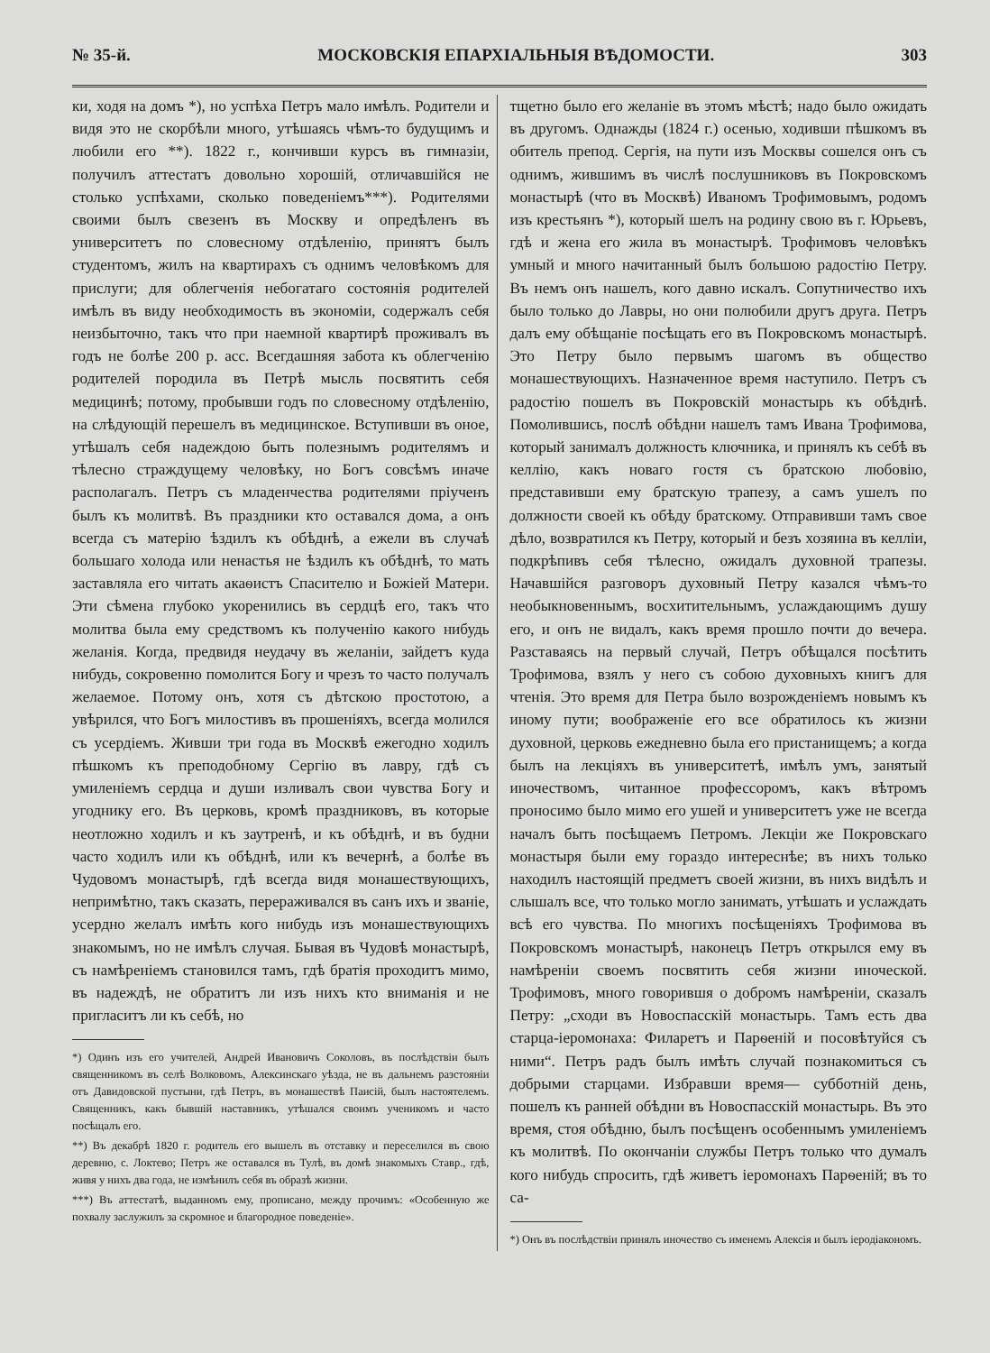№ 35-й. МОСКОВСКІЯ ЕПАРХІАЛЬНЫЯ ВѢДОМОСТИ. 303
ки, ходя на домъ *), но успѣха Петръ мало имѣлъ. Родители и видя это не скорбѣли много, утѣшаясь чѣмъ-то будущимъ и любили его **). 1822 г., кончивши курсъ въ гимназіи, получилъ аттестатъ довольно хорошій, отличавшійся не столько успѣхами, сколько поведеніемъ***). Родителями своими былъ свезенъ въ Москву и опредѣленъ въ университетъ по словесному отдѣленію, принятъ былъ студентомъ, жилъ на квартирахъ съ однимъ человѣкомъ для прислуги; для облегченія небогатаго состоянія родителей имѣлъ въ виду необходимость въ экономіи, содержалъ себя неизбыточно, такъ что при наемной квартирѣ проживалъ въ годъ не болѣе 200 р. асс. Всегдашняя забота къ облегченію родителей породила въ Петрѣ мысль посвятить себя медицинѣ; потому, пробывши годъ по словесному отдѣленію, на слѣдующій перешелъ въ медицинское. Вступивши въ оное, утѣшалъ себя надеждою быть полезнымъ родителямъ и тѣлесно страждущему человѣку, но Богъ совсѣмъ иначе располагалъ. Петръ съ младенчества родителями пріученъ былъ къ молитвѣ. Въ праздники кто оставался дома, а онъ всегда съ матерію ѣздилъ къ обѣднѣ, а ежели въ случаѣ большаго холода или ненастья не ѣздилъ къ обѣднѣ, то мать заставляла его читать акаѳистъ Спасителю и Божіей Матери. Эти сѣмена глубоко укоренились въ сердцѣ его, такъ что молитва была ему средствомъ къ полученію какого нибудь желанія. Когда, предвидя неудачу въ желаніи, зайдетъ куда нибудь, сокровенно помолится Богу и чрезъ то часто получалъ желаемое. Потому онъ, хотя съ дѣтскою простотою, а увѣрился, что Богъ милостивъ въ прошеніяхъ, всегда молился съ усердіемъ. Живши три года въ Москвѣ ежегодно ходилъ пѣшкомъ къ преподобному Сергію въ лавру, гдѣ съ умиленіемъ сердца и души изливалъ свои чувства Богу и угоднику его. Въ церковь, кромѣ праздниковъ, въ которые неотложно ходилъ и къ заутренѣ, и къ обѣднѣ, и въ будни часто ходилъ или къ обѣднѣ, или къ вечернѣ, а болѣе въ Чудовомъ монастырѣ, гдѣ всегда видя монашествующихъ, непримѣтно, такъ сказать, перераживался въ санъ ихъ и званіе, усердно желалъ имѣть кого нибудь изъ монашествующихъ знакомымъ, но не имѣлъ случая. Бывая въ Чудовѣ монастырѣ, съ намѣреніемъ становился тамъ, гдѣ братія проходитъ мимо, въ надеждѣ, не обратитъ ли изъ нихъ кто вниманія и не пригласитъ ли къ себѣ, но
*) Одинъ изъ его учителей, Андрей Ивановичъ Соколовъ, въ послѣдствіи былъ священникомъ въ селѣ Волковомъ, Алексинскаго уѣзда, не въ дальнемъ разстояніи отъ Давидовской пустыни, гдѣ Петръ, въ монашествѣ Паисій, былъ настоятелемъ. Священникъ, какъ бывшій наставникъ, утѣшался своимъ ученикомъ и часто посѣщалъ его.
**) Въ декабрѣ 1820 г. родитель его вышелъ въ отставку и переселился въ свою деревню, с. Локтево; Петръ же оставался въ Тулѣ, въ домѣ знакомыхъ Ставр., гдѣ, живя у нихъ два года, не измѣнилъ себя въ образѣ жизни.
***) Въ аттестатѣ, выданномъ ему, прописано, между прочимъ: «Особенную же похвалу заслужилъ за скромное и благородное поведеніе».
тщетно было его желаніе въ этомъ мѣстѣ; надо было ожидать въ другомъ. Однажды (1824 г.) осенью, ходивши пѣшкомъ въ обитель препод. Сергія, на пути изъ Москвы сошелся онъ съ однимъ, жившимъ въ числѣ послушниковъ въ Покровскомъ монастырѣ (что въ Москвѣ) Иваномъ Трофимовымъ, родомъ изъ крестьянъ *), который шелъ на родину свою въ г. Юрьевъ, гдѣ и жена его жила въ монастырѣ. Трофимовъ человѣкъ умный и много начитанный былъ большою радостію Петру. Въ немъ онъ нашелъ, кого давно искалъ. Сопутничество ихъ было только до Лавры, но они полюбили другъ друга. Петръ далъ ему обѣщаніе посѣщать его въ Покровскомъ монастырѣ. Это Петру было первымъ шагомъ въ общество монашествующихъ. Назначенное время наступило. Петръ съ радостію пошелъ въ Покровскій монастырь къ обѣднѣ. Помолившись, послѣ обѣдни нашелъ тамъ Ивана Трофимова, который занималъ должность ключника, и принялъ къ себѣ въ келлію, какъ новаго гостя съ братскою любовію, представивши ему братскую трапезу, а самъ ушелъ по должности своей къ обѣду братскому. Отправивши тамъ свое дѣло, возвратился къ Петру, который и безъ хозяина въ келліи, подкрѣпивъ себя тѣлесно, ожидалъ духовной трапезы. Начавшійся разговоръ духовный Петру казался чѣмъ-то необыкновеннымъ, восхитительнымъ, услаждающимъ душу его, и онъ не видалъ, какъ время прошло почти до вечера. Разставаясь на первый случай, Петръ обѣщался посѣтить Трофимова, взялъ у него съ собою духовныхъ книгъ для чтенія. Это время для Петра было возрожденіемъ новымъ къ иному пути; воображеніе его все обратилось къ жизни духовной, церковь ежедневно была его пристанищемъ; а когда былъ на лекціяхъ въ университетѣ, имѣлъ умъ, занятый иночествомъ, читанное профессоромъ, какъ вѣтромъ проносимо было мимо его ушей и университетъ уже не всегда началъ быть посѣщаемъ Петромъ. Лекціи же Покровскаго монастыря были ему гораздо интереснѣе; въ нихъ только находилъ настоящій предметъ своей жизни, въ нихъ видѣлъ и слышалъ все, что только могло занимать, утѣшать и услаждать всѣ его чувства. По многихъ посѣщеніяхъ Трофимова въ Покровскомъ монастырѣ, наконецъ Петръ открылся ему въ намѣреніи своемъ посвятить себя жизни иноческой. Трофимовъ, много говорившя о добромъ намѣреніи, сказалъ Петру: „сходи въ Новоспасскій монастырь. Тамъ есть два старца-іеромонаха: Филаретъ и Парѳеній и посовѣтуйся съ ними“. Петръ радъ былъ имѣть случай познакомиться съ добрыми старцами. Избравши время— субботній день, пошелъ къ ранней обѣдни въ Новоспасскій монастырь. Въ это время, стоя обѣдню, былъ посѣщенъ особеннымъ умиленіемъ къ молитвѣ. По окончаніи службы Петръ только что думалъ кого нибудь спросить, гдѣ живетъ іеромонахъ Парѳеній; въ то са-
*) Онъ въ послѣдствіи принялъ иночество съ именемъ Алексія и былъ іеродіакономъ.